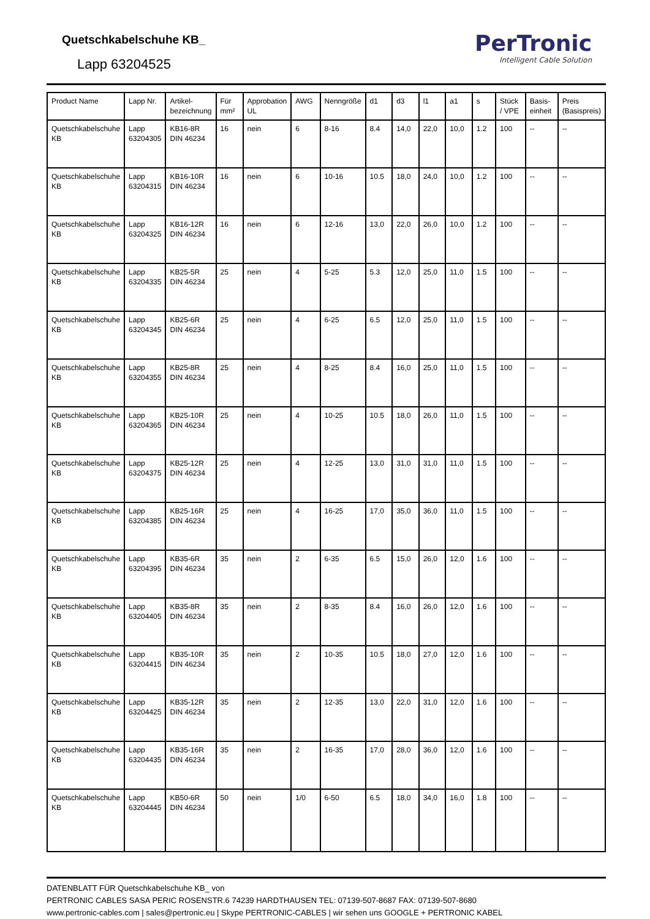PerTronic
Intelligent Cable Solution
Quetschkabelschuhe KB_
Lapp 63204525
| Product Name | Lapp Nr. | Artikel-bezeichnung | Für mm² | Approbation UL | AWG | Nenngröße | d1 | d3 | l1 | a1 | s | Stück / VPE | Basis-einheit | Preis (Basispreis) |
| --- | --- | --- | --- | --- | --- | --- | --- | --- | --- | --- | --- | --- | --- | --- |
| Quetschkabelschuhe KB | Lapp 63204305 | KB16-8R DIN 46234 | 16 | nein | 6 | 8-16 | 8.4 | 14,0 | 22,0 | 10,0 | 1.2 | 100 | -- | -- |
| Quetschkabelschuhe KB | Lapp 63204315 | KB16-10R DIN 46234 | 16 | nein | 6 | 10-16 | 10.5 | 18,0 | 24,0 | 10,0 | 1.2 | 100 | -- | -- |
| Quetschkabelschuhe KB | Lapp 63204325 | KB16-12R DIN 46234 | 16 | nein | 6 | 12-16 | 13,0 | 22,0 | 26,0 | 10,0 | 1.2 | 100 | -- | -- |
| Quetschkabelschuhe KB | Lapp 63204335 | KB25-5R DIN 46234 | 25 | nein | 4 | 5-25 | 5.3 | 12,0 | 25,0 | 11,0 | 1.5 | 100 | -- | -- |
| Quetschkabelschuhe KB | Lapp 63204345 | KB25-6R DIN 46234 | 25 | nein | 4 | 6-25 | 6.5 | 12,0 | 25,0 | 11,0 | 1.5 | 100 | -- | -- |
| Quetschkabelschuhe KB | Lapp 63204355 | KB25-8R DIN 46234 | 25 | nein | 4 | 8-25 | 8.4 | 16,0 | 25,0 | 11,0 | 1.5 | 100 | -- | -- |
| Quetschkabelschuhe KB | Lapp 63204365 | KB25-10R DIN 46234 | 25 | nein | 4 | 10-25 | 10.5 | 18,0 | 26,0 | 11,0 | 1.5 | 100 | -- | -- |
| Quetschkabelschuhe KB | Lapp 63204375 | KB25-12R DIN 46234 | 25 | nein | 4 | 12-25 | 13,0 | 31,0 | 31,0 | 11,0 | 1.5 | 100 | -- | -- |
| Quetschkabelschuhe KB | Lapp 63204385 | KB25-16R DIN 46234 | 25 | nein | 4 | 16-25 | 17,0 | 35,0 | 36,0 | 11,0 | 1.5 | 100 | -- | -- |
| Quetschkabelschuhe KB | Lapp 63204395 | KB35-6R DIN 46234 | 35 | nein | 2 | 6-35 | 6.5 | 15,0 | 26,0 | 12,0 | 1.6 | 100 | -- | -- |
| Quetschkabelschuhe KB | Lapp 63204405 | KB35-8R DIN 46234 | 35 | nein | 2 | 8-35 | 8.4 | 16,0 | 26,0 | 12,0 | 1.6 | 100 | -- | -- |
| Quetschkabelschuhe KB | Lapp 63204415 | KB35-10R DIN 46234 | 35 | nein | 2 | 10-35 | 10.5 | 18,0 | 27,0 | 12,0 | 1.6 | 100 | -- | -- |
| Quetschkabelschuhe KB | Lapp 63204425 | KB35-12R DIN 46234 | 35 | nein | 2 | 12-35 | 13,0 | 22,0 | 31,0 | 12,0 | 1.6 | 100 | -- | -- |
| Quetschkabelschuhe KB | Lapp 63204435 | KB35-16R DIN 46234 | 35 | nein | 2 | 16-35 | 17,0 | 28,0 | 36,0 | 12,0 | 1.6 | 100 | -- | -- |
| Quetschkabelschuhe KB | Lapp 63204445 | KB50-6R DIN 46234 | 50 | nein | 1/0 | 6-50 | 6.5 | 18,0 | 34,0 | 16,0 | 1.8 | 100 | -- | -- |
DATENBLATT FÜR Quetschkabelschuhe KB_ von
PERTRONIC CABLES SASA PERIC ROSENSTR.6 74239 HARDTHAUSEN TEL: 07139-507-8687 FAX: 07139-507-8680
www.pertronic-cables.com | sales@pertronic.eu | Skype PERTRONIC-CABLES | wir sehen uns GOOGLE + PERTRONIC KABEL